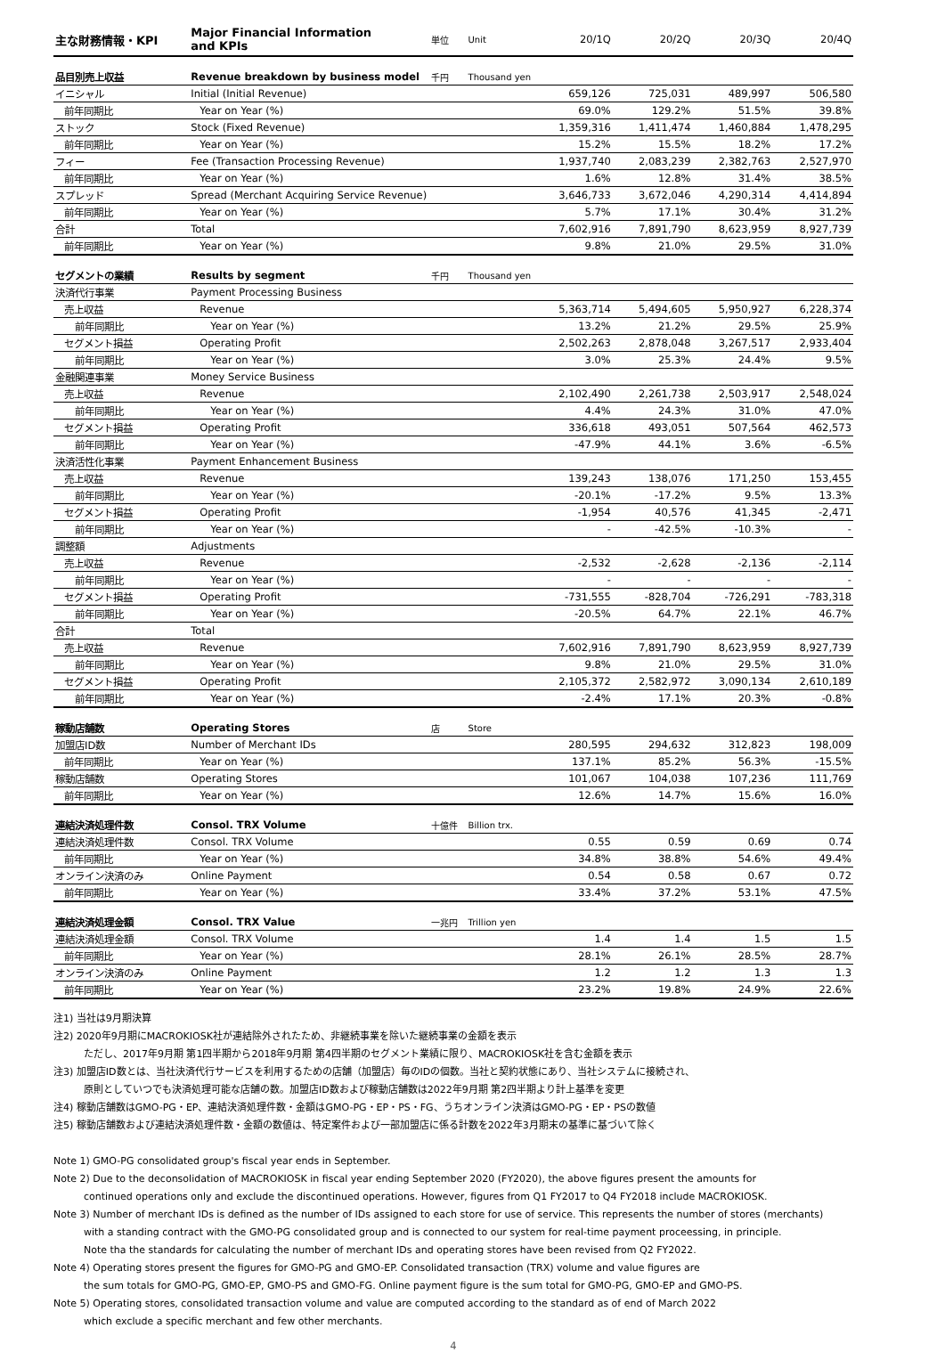| 主な財務情報・KPI | Major Financial Information and KPIs | 単位 | Unit | 20/1Q | 20/2Q | 20/3Q | 20/4Q |
| 品目別売上収益 | Revenue breakdown by business model | 千円 | Thousand yen | | | | |
| イニシャル | Initial (Initial Revenue) | | | 659,126 | 725,031 | 489,997 | 506,580 |
| 前年同期比 | Year on Year (%) | | | 69.0% | 129.2% | 51.5% | 39.8% |
| ストック | Stock (Fixed Revenue) | | | 1,359,316 | 1,411,474 | 1,460,884 | 1,478,295 |
| 前年同期比 | Year on Year (%) | | | 15.2% | 15.5% | 18.2% | 17.2% |
| フィー | Fee (Transaction Processing Revenue) | | | 1,937,740 | 2,083,239 | 2,382,763 | 2,527,970 |
| 前年同期比 | Year on Year (%) | | | 1.6% | 12.8% | 31.4% | 38.5% |
| スプレッド | Spread (Merchant Acquiring Service Revenue) | | | 3,646,733 | 3,672,046 | 4,290,314 | 4,414,894 |
| 前年同期比 | Year on Year (%) | | | 5.7% | 17.1% | 30.4% | 31.2% |
| 合計 | Total | | | 7,602,916 | 7,891,790 | 8,623,959 | 8,927,739 |
| 前年同期比 | Year on Year (%) | | | 9.8% | 21.0% | 29.5% | 31.0% |
| セグメントの業績 | Results by segment | 千円 | Thousand yen | | | | |
| 決済代行事業 | Payment Processing Business | | | | | | |
| 売上収益 | Revenue | | | 5,363,714 | 5,494,605 | 5,950,927 | 6,228,374 |
| 前年同期比 | Year on Year (%) | | | 13.2% | 21.2% | 29.5% | 25.9% |
| セグメント損益 | Operating Profit | | | 2,502,263 | 2,878,048 | 3,267,517 | 2,933,404 |
| 前年同期比 | Year on Year (%) | | | 3.0% | 25.3% | 24.4% | 9.5% |
| 金融関連事業 | Money Service Business | | | | | | |
| 売上収益 | Revenue | | | 2,102,490 | 2,261,738 | 2,503,917 | 2,548,024 |
| 前年同期比 | Year on Year (%) | | | 4.4% | 24.3% | 31.0% | 47.0% |
| セグメント損益 | Operating Profit | | | 336,618 | 493,051 | 507,564 | 462,573 |
| 前年同期比 | Year on Year (%) | | | -47.9% | 44.1% | 3.6% | -6.5% |
| 決済活性化事業 | Payment Enhancement Business | | | | | | |
| 売上収益 | Revenue | | | 139,243 | 138,076 | 171,250 | 153,455 |
| 前年同期比 | Year on Year (%) | | | -20.1% | -17.2% | 9.5% | 13.3% |
| セグメント損益 | Operating Profit | | | -1,954 | 40,576 | 41,345 | -2,471 |
| 前年同期比 | Year on Year (%) | | | - | -42.5% | -10.3% | - |
| 調整額 | Adjustments | | | | | | |
| 売上収益 | Revenue | | | -2,532 | -2,628 | -2,136 | -2,114 |
| 前年同期比 | Year on Year (%) | | | - | - | - | - |
| セグメント損益 | Operating Profit | | | -731,555 | -828,704 | -726,291 | -783,318 |
| 前年同期比 | Year on Year (%) | | | -20.5% | 64.7% | 22.1% | 46.7% |
| 合計 | Total | | | | | | |
| 売上収益 | Revenue | | | 7,602,916 | 7,891,790 | 8,623,959 | 8,927,739 |
| 前年同期比 | Year on Year (%) | | | 9.8% | 21.0% | 29.5% | 31.0% |
| セグメント損益 | Operating Profit | | | 2,105,372 | 2,582,972 | 3,090,134 | 2,610,189 |
| 前年同期比 | Year on Year (%) | | | -2.4% | 17.1% | 20.3% | -0.8% |
| 稼動店舗数 | Operating Stores | 店 | Store | | | | |
| 加盟店ID数 | Number of Merchant IDs | | | 280,595 | 294,632 | 312,823 | 198,009 |
| 前年同期比 | Year on Year (%) | | | 137.1% | 85.2% | 56.3% | -15.5% |
| 稼動店舗数 | Operating Stores | | | 101,067 | 104,038 | 107,236 | 111,769 |
| 前年同期比 | Year on Year (%) | | | 12.6% | 14.7% | 15.6% | 16.0% |
| 連結決済処理件数 | Consol. TRX Volume | 十億件 | Billion trx. | | | | |
| 連結決済処理件数 | Consol. TRX Volume | | | 0.55 | 0.59 | 0.69 | 0.74 |
| 前年同期比 | Year on Year (%) | | | 34.8% | 38.8% | 54.6% | 49.4% |
| オンライン決済のみ | Online Payment | | | 0.54 | 0.58 | 0.67 | 0.72 |
| 前年同期比 | Year on Year (%) | | | 33.4% | 37.2% | 53.1% | 47.5% |
| 連結決済処理金額 | Consol. TRX Value | 一兆円 | Trillion yen | | | | |
| 連結決済処理金額 | Consol. TRX Volume | | | 1.4 | 1.4 | 1.5 | 1.5 |
| 前年同期比 | Year on Year (%) | | | 28.1% | 26.1% | 28.5% | 28.7% |
| オンライン決済のみ | Online Payment | | | 1.2 | 1.2 | 1.3 | 1.3 |
| 前年同期比 | Year on Year (%) | | | 23.2% | 19.8% | 24.9% | 22.6% |
注1) 当社は9月期決算
注2) 2020年9月期にMACROKIOSK社が連結除外されたため、非継続事業を除いた継続事業の金額を表示
ただし、2017年9月期 第1四半期から2018年9月期 第4四半期のセグメント業績に限り、MACROKIOSK社を含む金額を表示
注3) 加盟店ID数とは、当社決済代行サービスを利用するための店舗（加盟店）毎のIDの個数。当社と契約状態にあり、当社システムに接続され、
原則としていつでも決済処理可能な店舗の数。加盟店ID数および稼動店舗数は2022年9月期 第2四半期より計上基準を変更
注4) 稼動店舗数はGMO-PG・EP、連結決済処理件数・金額はGMO-PG・EP・PS・FG、うちオンライン決済はGMO-PG・EP・PSの数値
注5) 稼動店舗数および連結決済処理件数・金額の数値は、特定案件および一部加盟店に係る計数を2022年3月期末の基準に基づいて除く
Note 1) GMO-PG consolidated group's fiscal year ends in September.
Note 2) Due to the deconsolidation of MACROKIOSK in fiscal year ending September 2020 (FY2020), the above figures present the amounts for
continued operations only and exclude the discontinued operations. However, figures from Q1 FY2017 to Q4 FY2018 include MACROKIOSK.
Note 3) Number of merchant IDs is defined as the number of IDs assigned to each store for use of service. This represents the number of stores (merchants)
with a standing contract with the GMO-PG consolidated group and is connected to our system for real-time payment proceessing, in principle.
Note tha the standards for calculating the number of merchant IDs and operating stores have been revised from Q2 FY2022.
Note 4) Operating stores present the figures for GMO-PG and GMO-EP. Consolidated transaction (TRX) volume and value figures are
the sum totals for GMO-PG, GMO-EP, GMO-PS and GMO-FG. Online payment figure is the sum total for GMO-PG, GMO-EP and GMO-PS.
Note 5) Operating stores, consolidated transaction volume and value are computed according to the standard as of end of March 2022
which exclude a specific merchant and few other merchants.
4